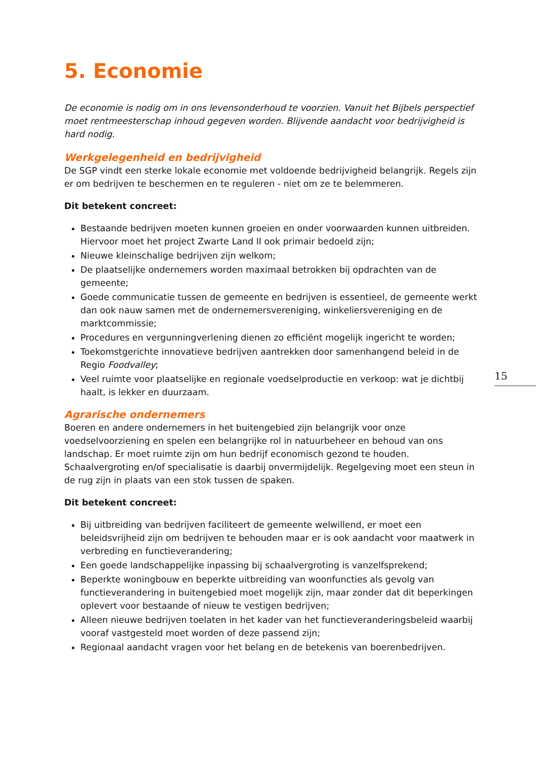5. Economie
De economie is nodig om in ons levensonderhoud te voorzien. Vanuit het Bijbels perspectief moet rentmeesterschap inhoud gegeven worden. Blijvende aandacht voor bedrijvigheid is hard nodig.
Werkgelegenheid en bedrijvigheid
De SGP vindt een sterke lokale economie met voldoende bedrijvigheid belangrijk. Regels zijn er om bedrijven te beschermen en te reguleren - niet om ze te belemmeren.
Dit betekent concreet:
Bestaande bedrijven moeten kunnen groeien en onder voorwaarden kunnen uitbreiden. Hiervoor moet het project Zwarte Land II ook primair bedoeld zijn;
Nieuwe kleinschalige bedrijven zijn welkom;
De plaatselijke ondernemers worden maximaal betrokken bij opdrachten van de gemeente;
Goede communicatie tussen de gemeente en bedrijven is essentieel, de gemeente werkt dan ook nauw samen met de ondernemersvereniging, winkeliersvereniging en de marktcommissie;
Procedures en vergunningverlening dienen zo efficiënt mogelijk ingericht te worden;
Toekomstgerichte innovatieve bedrijven aantrekken door samenhangend beleid in de Regio Foodvalley;
Veel ruimte voor plaatselijke en regionale voedselproductie en verkoop: wat je dichtbij haalt, is lekker en duurzaam.
Agrarische ondernemers
Boeren en andere ondernemers in het buitengebied zijn belangrijk voor onze voedselvoorziening en spelen een belangrijke rol in natuurbeheer en behoud van ons landschap. Er moet ruimte zijn om hun bedrijf economisch gezond te houden. Schaalvergroting en/of specialisatie is daarbij onvermijdelijk. Regelgeving moet een steun in de rug zijn in plaats van een stok tussen de spaken.
Dit betekent concreet:
Bij uitbreiding van bedrijven faciliteert de gemeente welwillend, er moet een beleidsvrijheid zijn om bedrijven te behouden maar er is ook aandacht voor maatwerk in verbreding en functieverandering;
Een goede landschappelijke inpassing bij schaalvergroting is vanzelfsprekend;
Beperkte woningbouw en beperkte uitbreiding van woonfuncties als gevolg van functieverandering in buitengebied moet mogelijk zijn, maar zonder dat dit beperkingen oplevert voor bestaande of nieuw te vestigen bedrijven;
Alleen nieuwe bedrijven toelaten in het kader van het functieveranderingsbeleid waarbij vooraf vastgesteld moet worden of deze passend zijn;
Regionaal aandacht vragen voor het belang en de betekenis van boerenbedrijven.
15